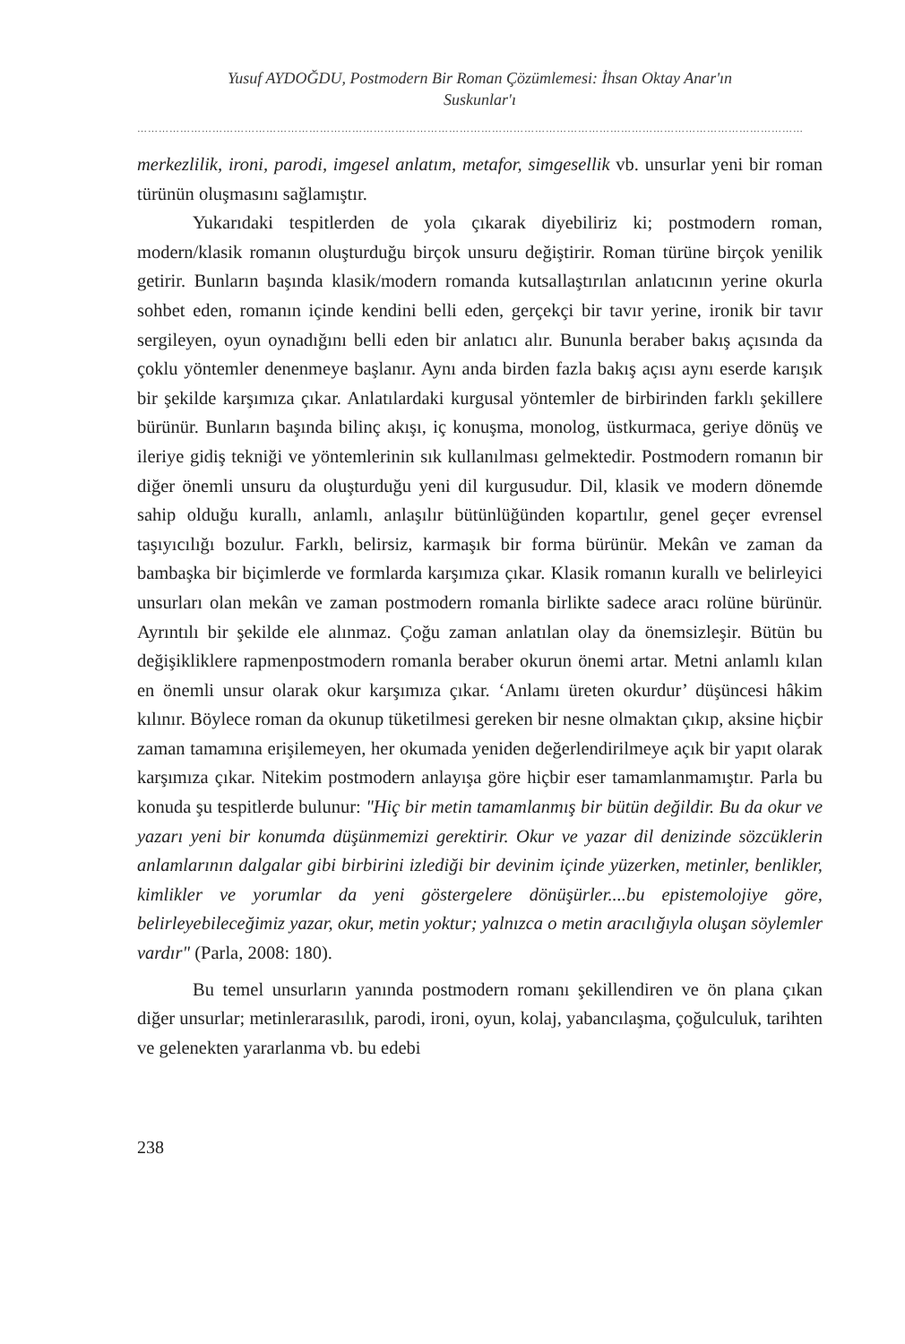Yusuf AYDOĞDU, Postmodern Bir Roman Çözümlemesi: İhsan Oktay Anar'ın
Suskunlar'ı
……………………………………………………………………………………………………………………………………………………………………
merkezlilik, ironi, parodi, imgesel anlatım, metafor, simgesellik vb. unsurlar yeni bir roman türünün oluşmasını sağlamıştır.
Yukarıdaki tespitlerden de yola çıkarak diyebiliriz ki; postmodern roman, modern/klasik romanın oluşturduğu birçok unsuru değiştirir. Roman türüne birçok yenilik getirir. Bunların başında klasik/modern romanda kutsallaştırılan anlatıcının yerine okurla sohbet eden, romanın içinde kendini belli eden, gerçekçi bir tavır yerine, ironik bir tavır sergileyen, oyun oynadığını belli eden bir anlatıcı alır. Bununla beraber bakış açısında da çoklu yöntemler denenmeye başlanır. Aynı anda birden fazla bakış açısı aynı eserde karışık bir şekilde karşımıza çıkar. Anlatılardaki kurgusal yöntemler de birbirinden farklı şekillere bürünür. Bunların başında bilinç akışı, iç konuşma, monolog, üstkurmaca, geriye dönüş ve ileriye gidiş tekniği ve yöntemlerinin sık kullanılması gelmektedir. Postmodern romanın bir diğer önemli unsuru da oluşturduğu yeni dil kurgusudur. Dil, klasik ve modern dönemde sahip olduğu kurallı, anlamlı, anlaşılır bütünlüğünden kopartılır, genel geçer evrensel taşıyıcılığı bozulur. Farklı, belirsiz, karmaşık bir forma bürünür. Mekân ve zaman da bambaşka bir biçimlerde ve formlarda karşımıza çıkar. Klasik romanın kurallı ve belirleyici unsurları olan mekân ve zaman postmodern romanla birlikte sadece aracı rolüne bürünür. Ayrıntılı bir şekilde ele alınmaz. Çoğu zaman anlatılan olay da önemsizleşir. Bütün bu değişikliklere rapmenpostmodern romanla beraber okurun önemi artar. Metni anlamlı kılan en önemli unsur olarak okur karşımıza çıkar. ‘Anlamı üreten okurdur’ düşüncesi hâkim kılınır. Böylece roman da okunup tüketilmesi gereken bir nesne olmaktan çıkıp, aksine hiçbir zaman tamamına erişilemeyen, her okumada yeniden değerlendirilmeye açık bir yapıt olarak karşımıza çıkar. Nitekim postmodern anlayışa göre hiçbir eser tamamlanmamıştır. Parla bu konuda şu tespitlerde bulunur: "Hiç bir metin tamamlanmış bir bütün değildir. Bu da okur ve yazarı yeni bir konumda düşünmemizi gerektirir. Okur ve yazar dil denizinde sözcüklerin anlamlarının dalgalar gibi birbirini izlediği bir devinim içinde yüzerken, metinler, benlikler, kimlikler ve yorumlar da yeni göstergelere dönüşürler....bu epistemolojiye göre, belirleyebileceğimiz yazar, okur, metin yoktur; yalnızca o metin aracılığıyla oluşan söylemler vardır" (Parla, 2008: 180).
Bu temel unsurların yanında postmodern romanı şekillendiren ve ön plana çıkan diğer unsurlar; metinlerarasılık, parodi, ironi, oyun, kolaj, yabancılaşma, çoğulculuk, tarihten ve gelenekten yararlanma vb. bu edebi
238